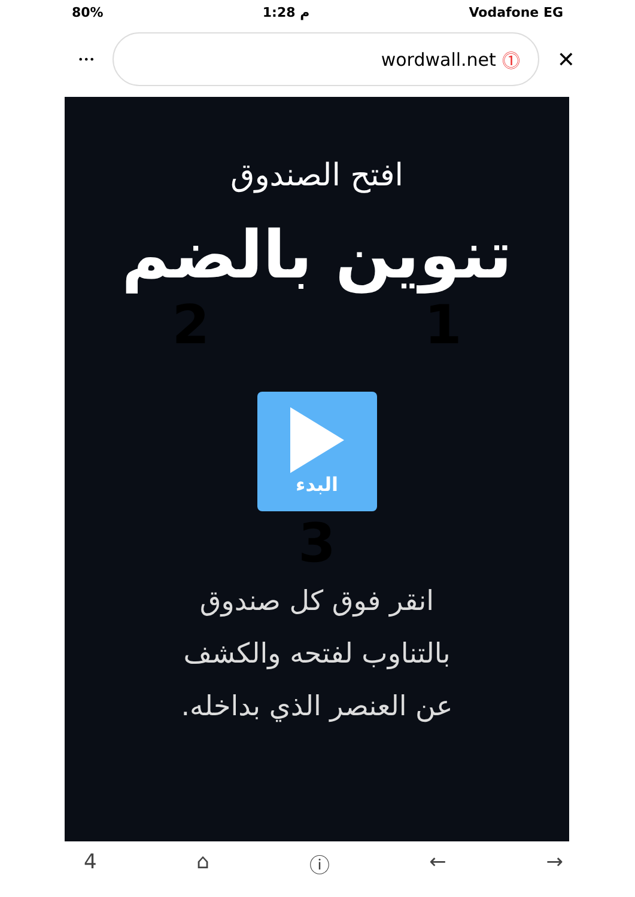80% م 1:28 Vodafone EG
•••
wordwall.net ⓵
✕
افتح الصندوق
تنوين بالضم
2 1
البدء
3
انقر فوق كل صندوق
بالتناوب لفتحه والكشف
عن العنصر الذي بداخله.
4 ⌂ ⓘ ← →